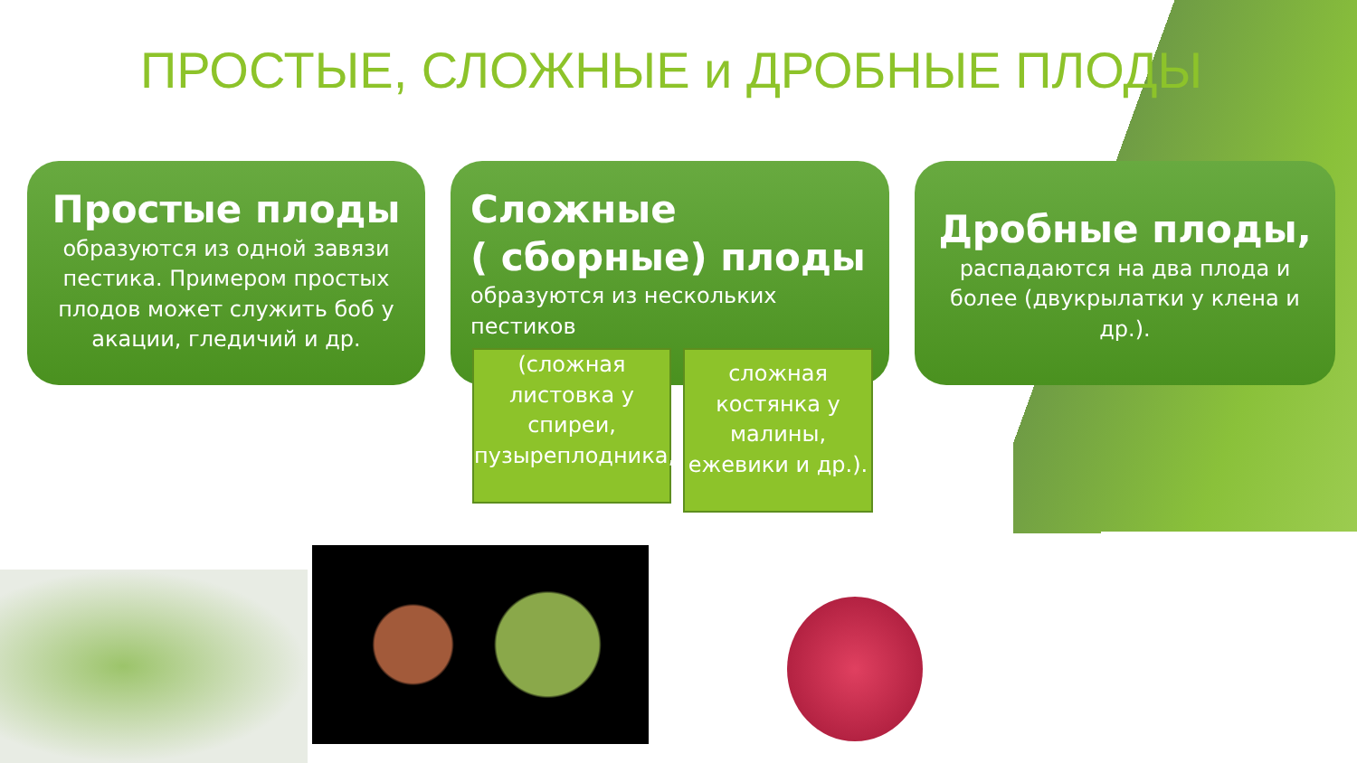ПРОСТЫЕ, СЛОЖНЫЕ и ДРОБНЫЕ ПЛОДЫ
Простые плоды
образуются из одной завязи пестика. Примером простых плодов может служить боб у акации, гледичий и др.
Сложные
( сборные) плоды
образуются из нескольких пестиков
Дробные плоды,
распадаются на два плода и более (двукрылатки у клена и др.).
(сложная листовка у спиреи, пузыреплодника,
сложная костянка у малины, ежевики и др.).